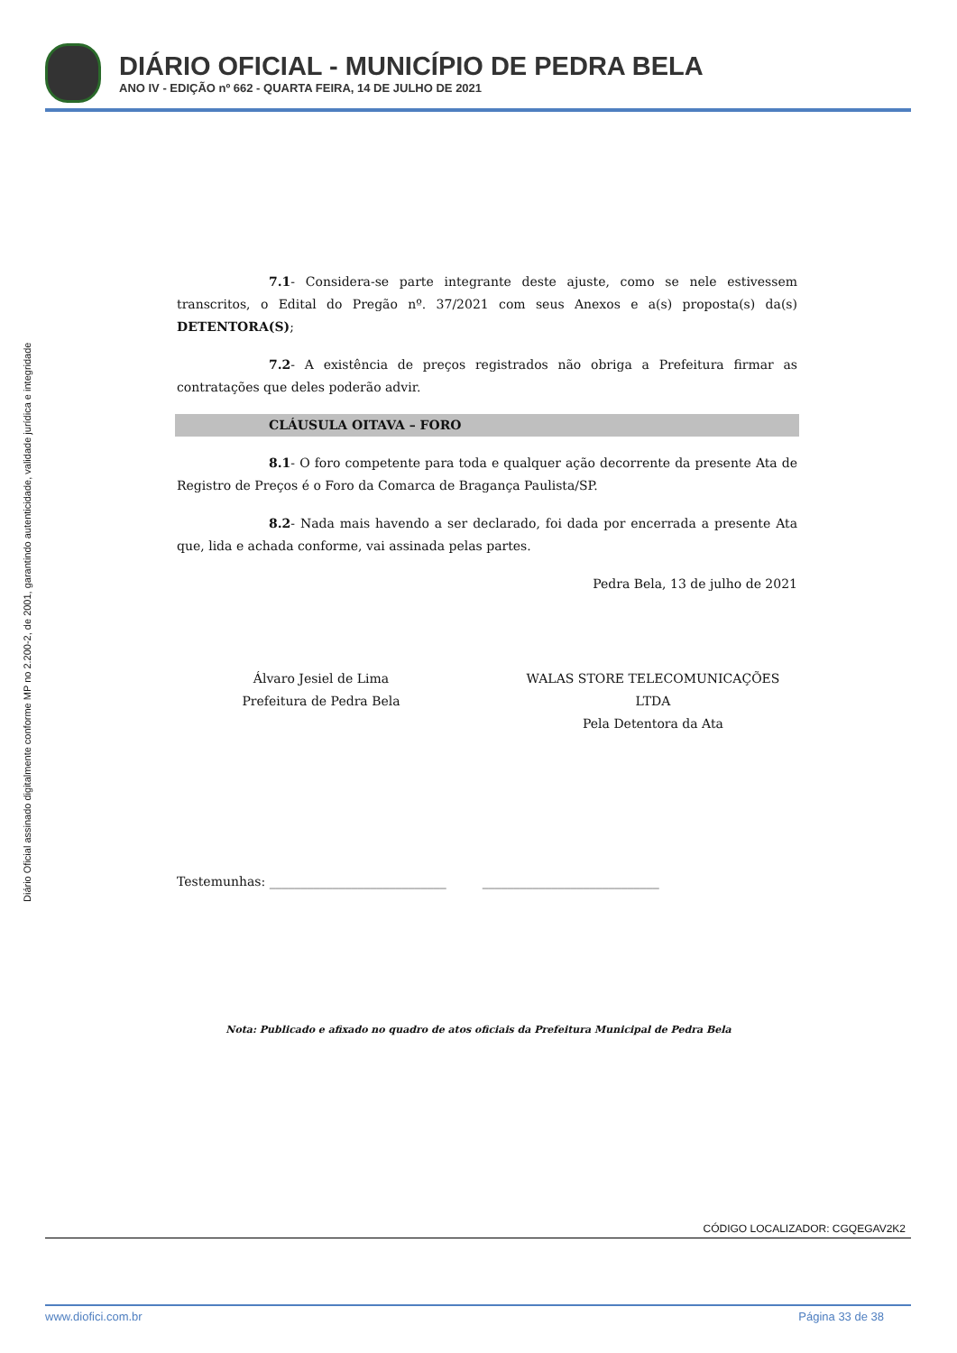DIÁRIO OFICIAL - MUNICÍPIO DE PEDRA BELA
ANO IV - EDIÇÃO nº 662 - QUARTA FEIRA, 14 DE JULHO DE 2021
Diário Oficial assinado digitalmente conforme MP no 2.200-2, de 2001, garantindo autenticidade, validade jurídica e integridade
7.1- Considera-se parte integrante deste ajuste, como se nele estivessem transcritos, o Edital do Pregão nº. 37/2021 com seus Anexos e a(s) proposta(s) da(s) DETENTORA(S);
7.2- A existência de preços registrados não obriga a Prefeitura firmar as contratações que deles poderão advir.
CLÁUSULA OITAVA – FORO
8.1- O foro competente para toda e qualquer ação decorrente da presente Ata de Registro de Preços é o Foro da Comarca de Bragança Paulista/SP.
8.2- Nada mais havendo a ser declarado, foi dada por encerrada a presente Ata que, lida e achada conforme, vai assinada pelas partes.
Pedra Bela, 13 de julho de 2021
Álvaro Jesiel de Lima
Prefeitura de Pedra Bela
WALAS STORE TELECOMUNICAÇÕES LTDA
Pela Detentora da Ata
Testemunhas: ____________________________ ____________________________
Nota: Publicado e afixado no quadro de atos oficiais da Prefeitura Municipal de Pedra Bela
CÓDIGO LOCALIZADOR: CGQEGAV2K2
www.diofici.com.br Página 33 de 38